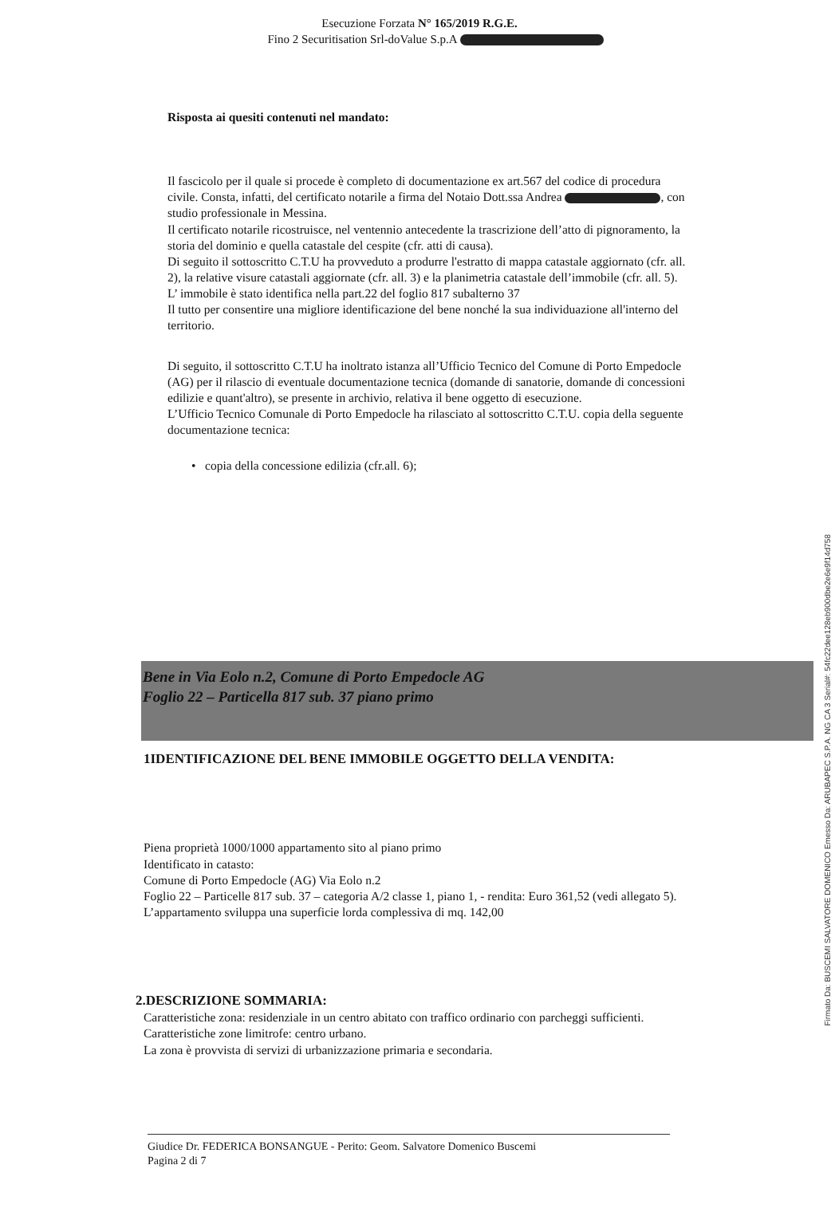Esecuzione Forzata N° 165/2019 R.G.E.
Fino 2 Securitisation Srl-doValue S.p.A
Risposta ai quesiti contenuti nel mandato:
Il fascicolo per il quale si procede è completo di documentazione ex art.567 del codice di procedura civile. Consta, infatti, del certificato notarile a firma del Notaio Dott.ssa Andrea , con studio professionale in Messina.
Il certificato notarile ricostruisce, nel ventennio antecedente la trascrizione dell’atto di pignoramento, la storia del dominio e quella catastale del cespite (cfr. atti di causa).
Di seguito il sottoscritto C.T.U ha provveduto a produrre l'estratto di mappa catastale aggiornato (cfr. all. 2), la relative visure catastali aggiornate (cfr. all. 3) e la planimetria catastale dell’immobile (cfr. all. 5).
L’ immobile è stato identifica nella part.22 del foglio 817 subalterno 37
Il tutto per consentire una migliore identificazione del bene nonché la sua individuazione all'interno del territorio.
Di seguito, il sottoscritto C.T.U ha inoltrato istanza all’Ufficio Tecnico del Comune di Porto Empedocle (AG) per il rilascio di eventuale documentazione tecnica (domande di sanatorie, domande di concessioni edilizie e quant'altro), se presente in archivio, relativa il bene oggetto di esecuzione.
L’Ufficio Tecnico Comunale di Porto Empedocle ha rilasciato al sottoscritto C.T.U. copia della seguente documentazione tecnica:
• copia della concessione edilizia (cfr.all. 6);
Bene in Via Eolo n.2, Comune di Porto Empedocle AG
Foglio 22 – Particella 817 sub. 37 piano primo
1IDENTIFICAZIONE DEL BENE IMMOBILE OGGETTO DELLA VENDITA:
Piena proprietà 1000/1000 appartamento sito al piano primo
Identificato in catasto:
Comune di Porto Empedocle (AG) Via Eolo n.2
Foglio 22 – Particelle 817 sub. 37 – categoria A/2 classe 1, piano 1, - rendita: Euro 361,52 (vedi allegato 5).
L’appartamento sviluppa una superficie lorda complessiva di mq. 142,00
2.DESCRIZIONE SOMMARIA:
Caratteristiche zona: residenziale in un centro abitato con traffico ordinario con parcheggi sufficienti.
Caratteristiche zone limitrofe: centro urbano.
La zona è provvista di servizi di urbanizzazione primaria e secondaria.
Giudice Dr. FEDERICA BONSANGUE - Perito: Geom. Salvatore Domenico Buscemi
Pagina 2 di 7
Firmato Da: BUSCEMI SALVATORE DOMENICO Emesso Da: ARUBAPEC S.P.A. NG CA 3 Serial#: 54fc22dee128eb900dbe2e6e9f14d758